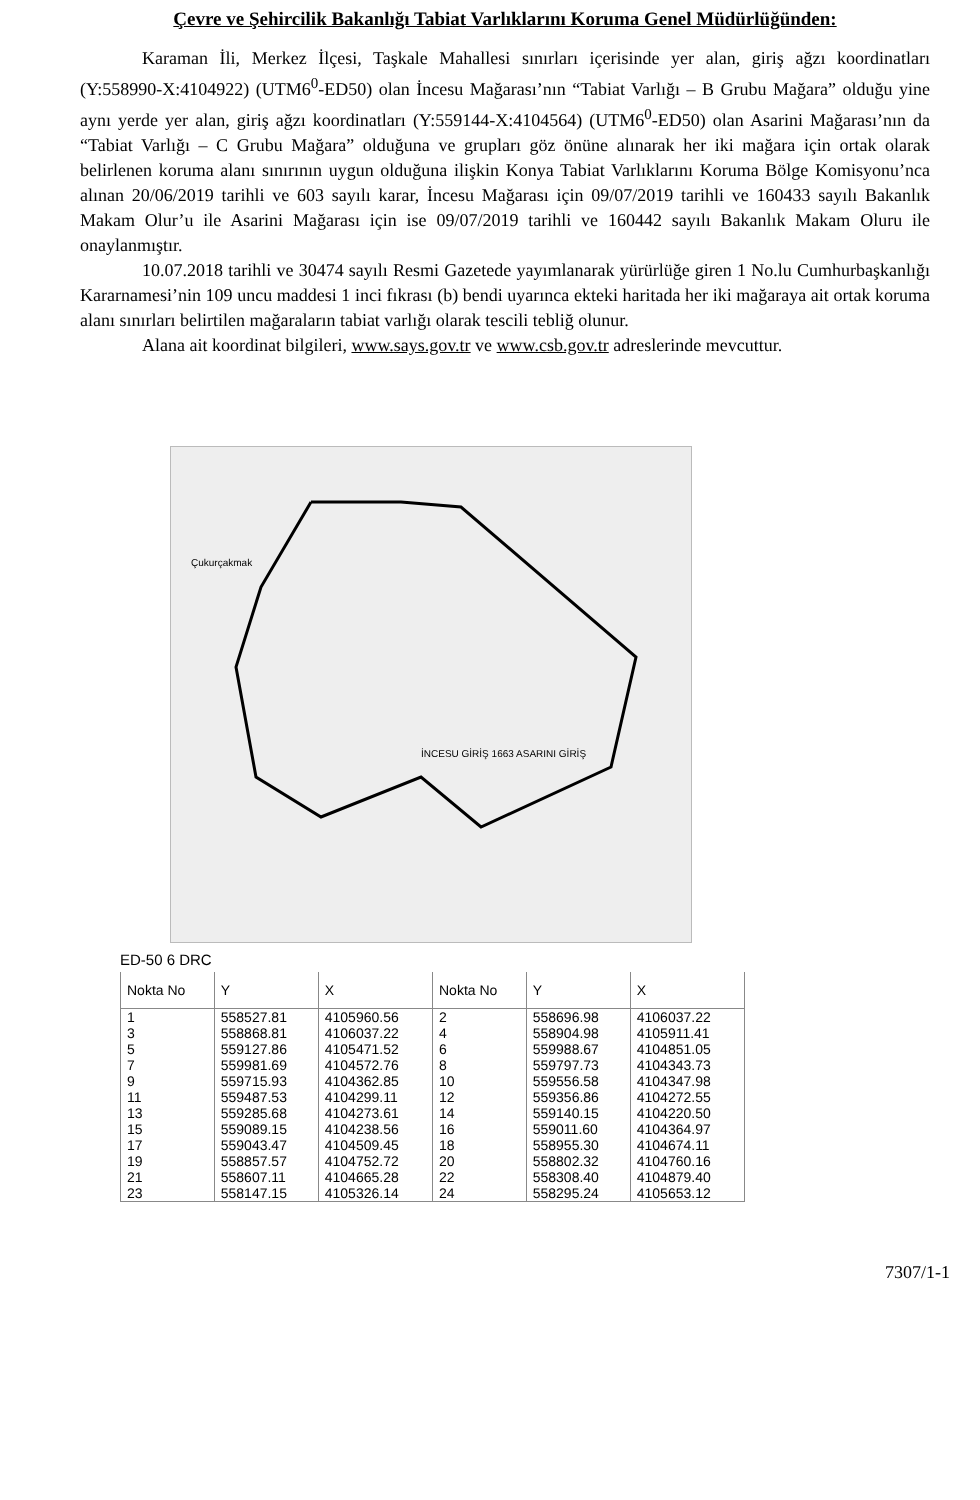Çevre ve Şehircilik Bakanlığı Tabiat Varlıklarını Koruma Genel Müdürlüğünden:
Karaman İli, Merkez İlçesi, Taşkale Mahallesi sınırları içerisinde yer alan, giriş ağzı koordinatları (Y:558990-X:4104922) (UTM6<sup>0</sup>-ED50) olan İncesu Mağarası’nın “Tabiat Varlığı – B Grubu Mağara” olduğu yine aynı yerde yer alan, giriş ağzı koordinatları (Y:559144-X:4104564) (UTM6<sup>0</sup>-ED50) olan Asarini Mağarası’nın da “Tabiat Varlığı – C Grubu Mağara” olduğuna ve grupları göz önüne alınarak her iki mağara için ortak olarak belirlenen koruma alanı sınırının uygun olduğuna ilişkin Konya Tabiat Varlıklarını Koruma Bölge Komisyonu’nca alınan 20/06/2019 tarihli ve 603 sayılı karar, İncesu Mağarası için 09/07/2019 tarihli ve 160433 sayılı Bakanlık Makam Olur’u ile Asarini Mağarası için ise 09/07/2019 tarihli ve 160442 sayılı Bakanlık Makam Oluru ile onaylanmıştır.
10.07.2018 tarihli ve 30474 sayılı Resmi Gazetede yayımlanarak yürürlüğe giren 1 No.lu Cumhurbaşkanlığı Kararnamesi’nin 109 uncu maddesi 1 inci fıkrası (b) bendi uyarınca ekteki haritada her iki mağaraya ait ortak koruma alanı sınırları belirtilen mağaraların tabiat varlığı olarak tescili tebliğ olunur.
Alana ait koordinat bilgileri, www.says.gov.tr ve www.csb.gov.tr adreslerinde mevcuttur.
Çukurçakmak
İNCESU GİRİŞ 1663 ASARINI GİRİŞ
ED-50 6 DRC
| Nokta No | Y | X | Nokta No | Y | X |
| --- | --- | --- | --- | --- | --- |
| 1 | 558527.81 | 4105960.56 | 2 | 558696.98 | 4106037.22 |
| 3 | 558868.81 | 4106037.22 | 4 | 558904.98 | 4105911.41 |
| 5 | 559127.86 | 4105471.52 | 6 | 559988.67 | 4104851.05 |
| 7 | 559981.69 | 4104572.76 | 8 | 559797.73 | 4104343.73 |
| 9 | 559715.93 | 4104362.85 | 10 | 559556.58 | 4104347.98 |
| 11 | 559487.53 | 4104299.11 | 12 | 559356.86 | 4104272.55 |
| 13 | 559285.68 | 4104273.61 | 14 | 559140.15 | 4104220.50 |
| 15 | 559089.15 | 4104238.56 | 16 | 559011.60 | 4104364.97 |
| 17 | 559043.47 | 4104509.45 | 18 | 558955.30 | 4104674.11 |
| 19 | 558857.57 | 4104752.72 | 20 | 558802.32 | 4104760.16 |
| 21 | 558607.11 | 4104665.28 | 22 | 558308.40 | 4104879.40 |
| 23 | 558147.15 | 4105326.14 | 24 | 558295.24 | 4105653.12 |
7307/1-1